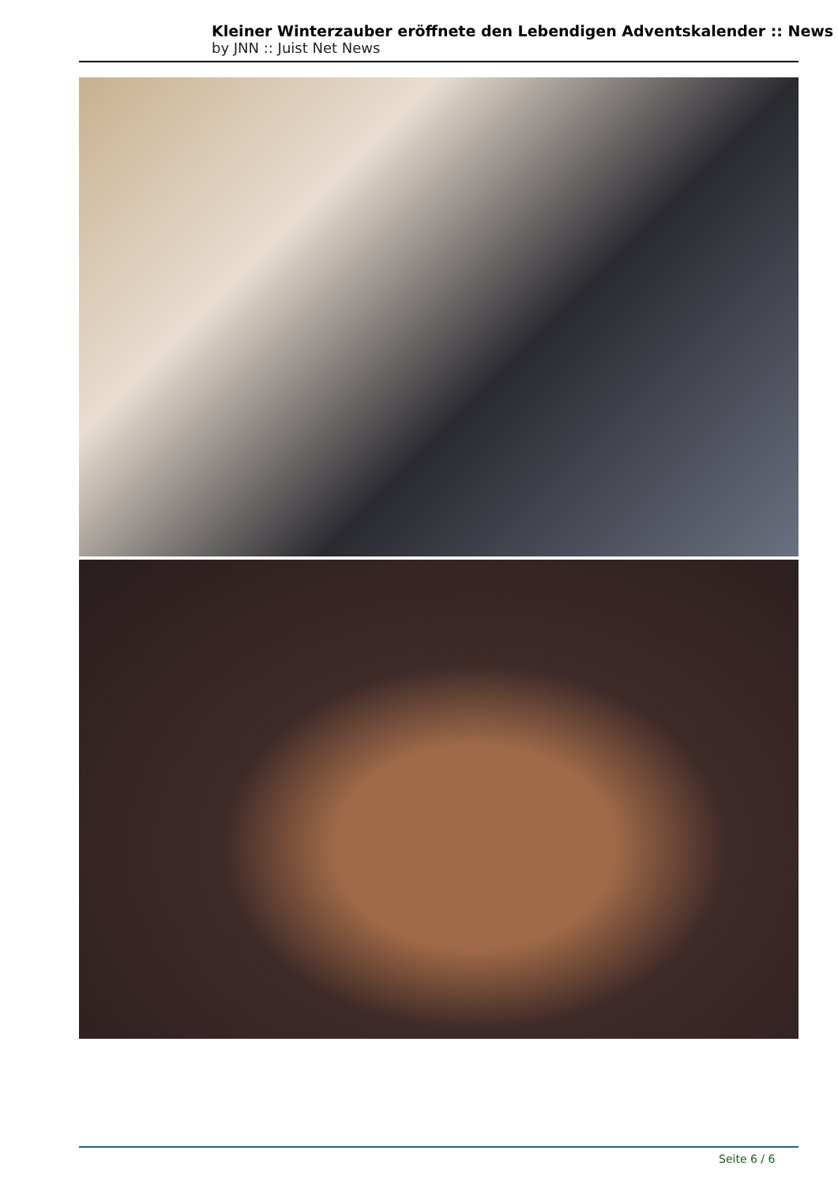Kleiner Winterzauber eröffnete den Lebendigen Adventskalender :: News
by JNN :: Juist Net News
Seite 6 / 6